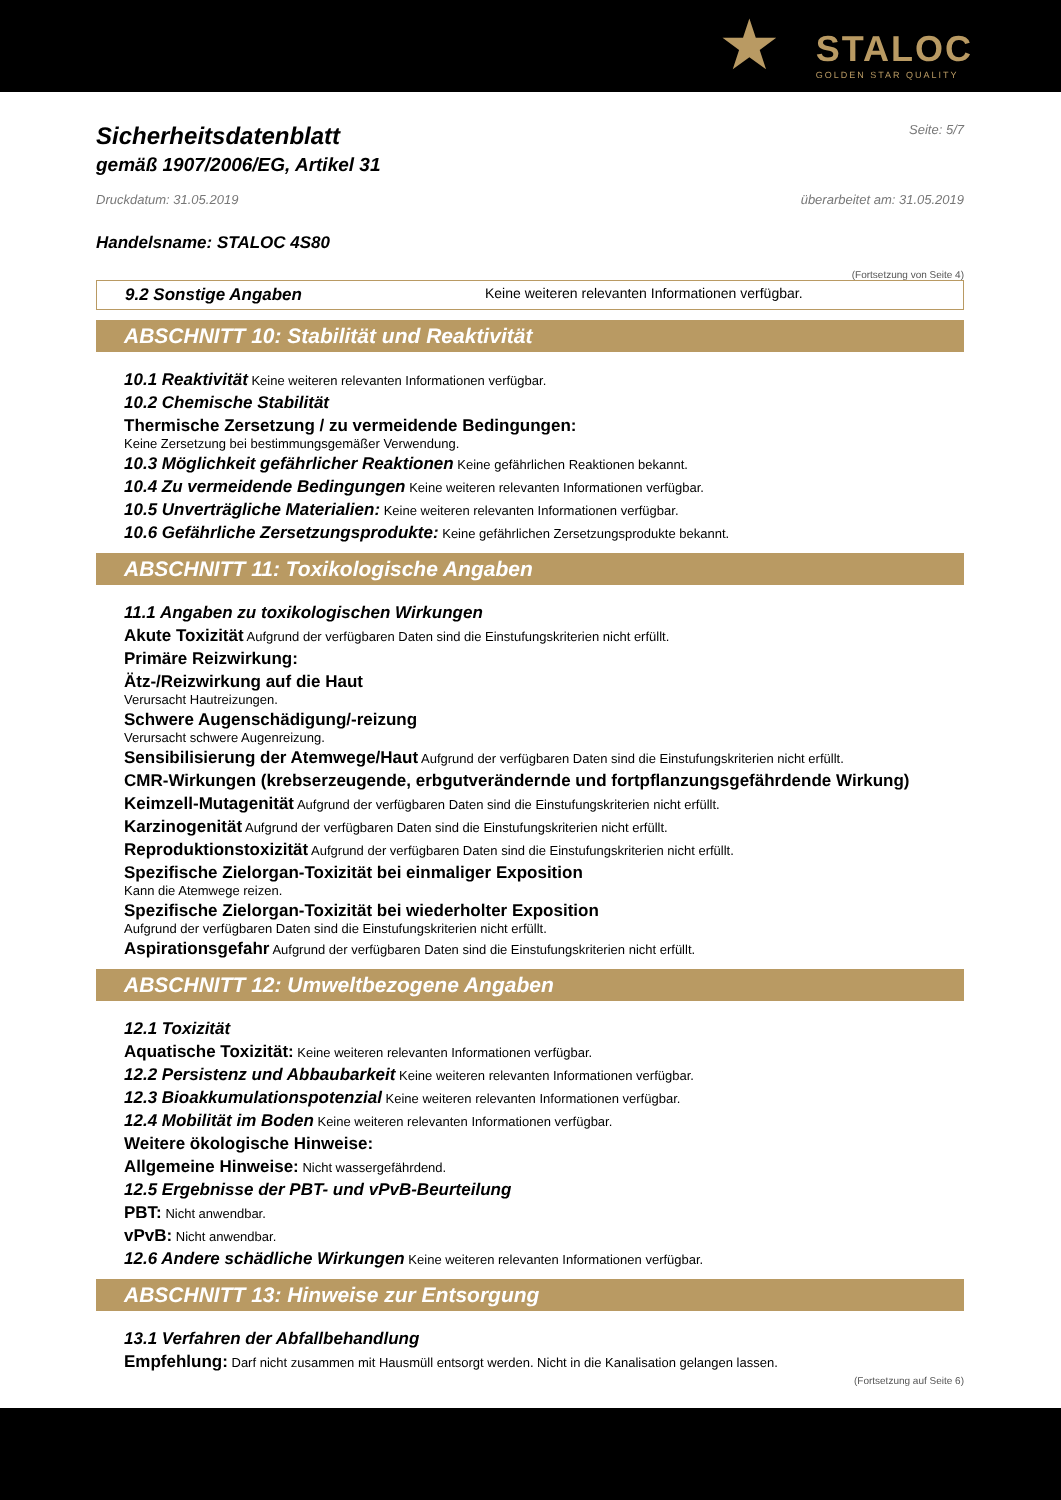★ STALOC
GOLDEN STAR QUALITY
Sicherheitsdatenblatt
Seite: 5/7
gemäß 1907/2006/EG, Artikel 31
Druckdatum: 31.05.2019 überarbeitet am: 31.05.2019
Handelsname: STALOC 4S80
(Fortsetzung von Seite 4)
9.2 Sonstige Angaben Keine weiteren relevanten Informationen verfügbar.
ABSCHNITT 10: Stabilität und Reaktivität
10.1 Reaktivität Keine weiteren relevanten Informationen verfügbar.
10.2 Chemische Stabilität
Thermische Zersetzung / zu vermeidende Bedingungen:
Keine Zersetzung bei bestimmungsgemäßer Verwendung.
10.3 Möglichkeit gefährlicher Reaktionen Keine gefährlichen Reaktionen bekannt.
10.4 Zu vermeidende Bedingungen Keine weiteren relevanten Informationen verfügbar.
10.5 Unverträgliche Materialien: Keine weiteren relevanten Informationen verfügbar.
10.6 Gefährliche Zersetzungsprodukte: Keine gefährlichen Zersetzungsprodukte bekannt.
ABSCHNITT 11: Toxikologische Angaben
11.1 Angaben zu toxikologischen Wirkungen
Akute Toxizität Aufgrund der verfügbaren Daten sind die Einstufungskriterien nicht erfüllt.
Primäre Reizwirkung:
Ätz-/Reizwirkung auf die Haut
Verursacht Hautreizungen.
Schwere Augenschädigung/-reizung
Verursacht schwere Augenreizung.
Sensibilisierung der Atemwege/Haut Aufgrund der verfügbaren Daten sind die Einstufungskriterien nicht erfüllt.
CMR-Wirkungen (krebserzeugende, erbgutverändernde und fortpflanzungsgefährdende Wirkung)
Keimzell-Mutagenität Aufgrund der verfügbaren Daten sind die Einstufungskriterien nicht erfüllt.
Karzinogenität Aufgrund der verfügbaren Daten sind die Einstufungskriterien nicht erfüllt.
Reproduktionstoxizität Aufgrund der verfügbaren Daten sind die Einstufungskriterien nicht erfüllt.
Spezifische Zielorgan-Toxizität bei einmaliger Exposition
Kann die Atemwege reizen.
Spezifische Zielorgan-Toxizität bei wiederholter Exposition
Aufgrund der verfügbaren Daten sind die Einstufungskriterien nicht erfüllt.
Aspirationsgefahr Aufgrund der verfügbaren Daten sind die Einstufungskriterien nicht erfüllt.
ABSCHNITT 12: Umweltbezogene Angaben
12.1 Toxizität
Aquatische Toxizität: Keine weiteren relevanten Informationen verfügbar.
12.2 Persistenz und Abbaubarkeit Keine weiteren relevanten Informationen verfügbar.
12.3 Bioakkumulationspotenzial Keine weiteren relevanten Informationen verfügbar.
12.4 Mobilität im Boden Keine weiteren relevanten Informationen verfügbar.
Weitere ökologische Hinweise:
Allgemeine Hinweise: Nicht wassergefährdend.
12.5 Ergebnisse der PBT- und vPvB-Beurteilung
PBT: Nicht anwendbar.
vPvB: Nicht anwendbar.
12.6 Andere schädliche Wirkungen Keine weiteren relevanten Informationen verfügbar.
ABSCHNITT 13: Hinweise zur Entsorgung
13.1 Verfahren der Abfallbehandlung
Empfehlung: Darf nicht zusammen mit Hausmüll entsorgt werden. Nicht in die Kanalisation gelangen lassen.
(Fortsetzung auf Seite 6)